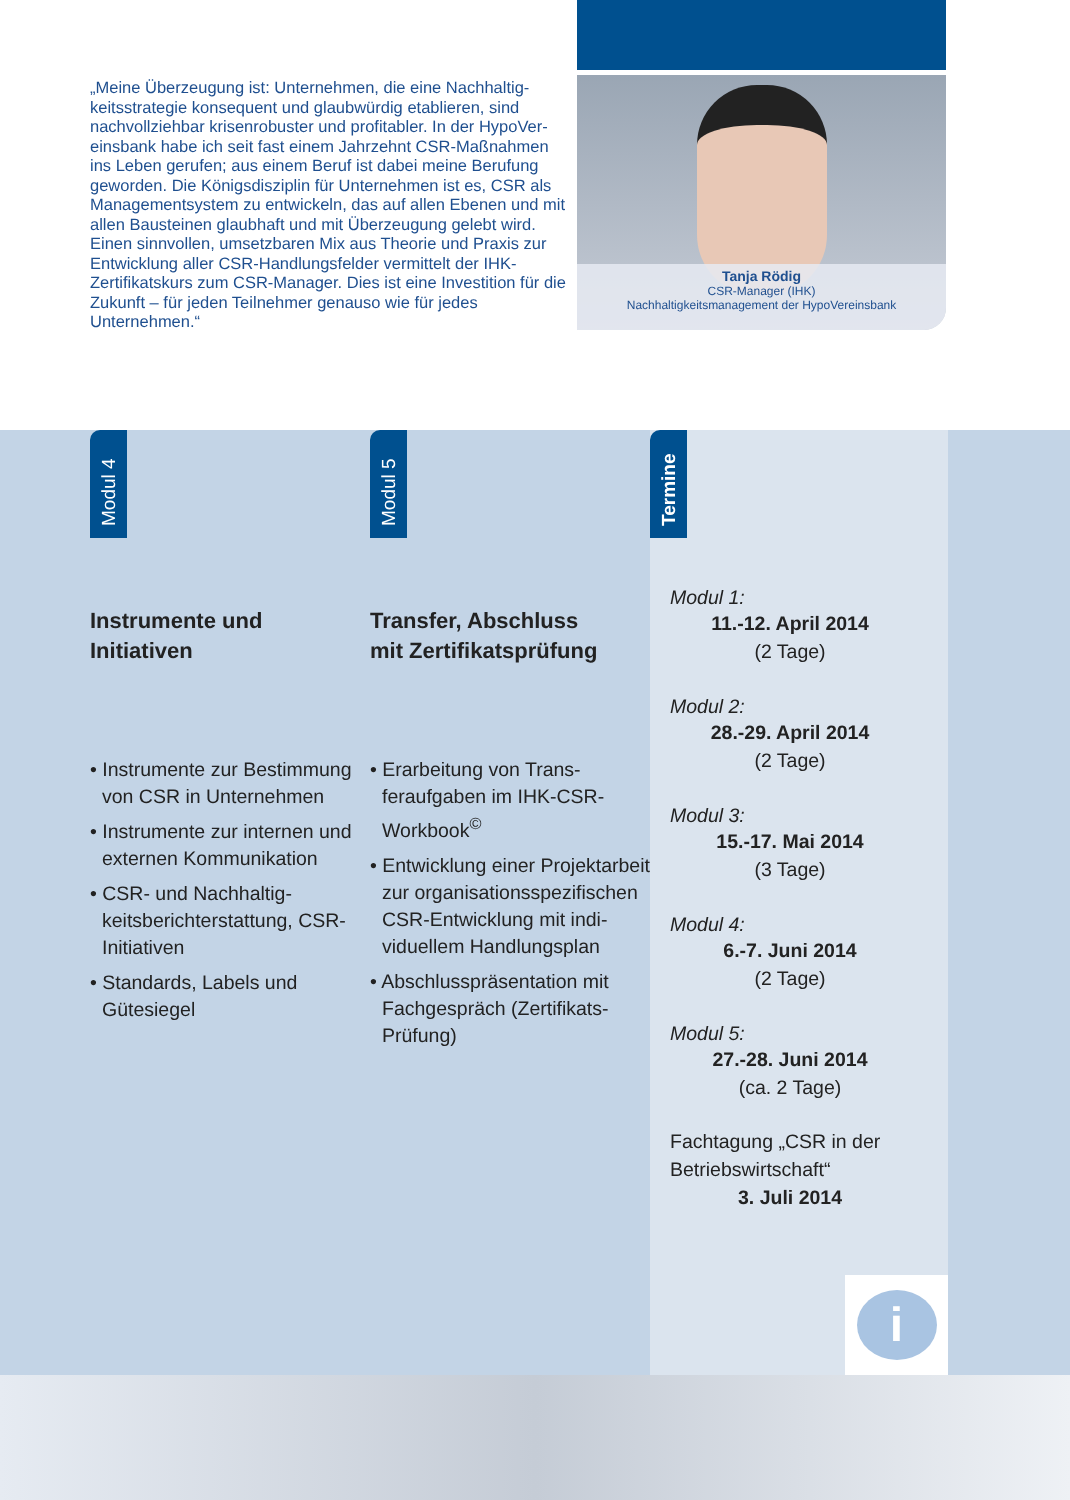„Meine Überzeugung ist: Unternehmen, die eine Nachhaltig­keitsstrategie konsequent und glaubwürdig etablieren, sind nachvollziehbar krisenrobuster und profitabler. In der HypoVer­einsbank habe ich seit fast einem Jahrzehnt CSR-Maßnahmen ins Leben gerufen; aus einem Beruf ist dabei meine Berufung geworden. Die Königsdisziplin für Unternehmen ist es, CSR als Managementsystem zu entwickeln, das auf allen Ebenen und mit allen Bausteinen glaubhaft und mit Überzeugung gelebt wird. Einen sinnvollen, umsetzbaren Mix aus Theorie und Pra­xis zur Entwicklung aller CSR-Handlungsfelder vermittelt der IHK-Zertifikatskurs zum CSR-Manager. Dies ist eine Investition für die Zukunft – für jeden Teilnehmer genauso wie für jedes Unternehmen.“
Tanja Rödig
CSR-Manager (IHK)
Nachhaltigkeitsmanagement der HypoVereinsbank
Modul 4
Instrumente und
Initiativen
• Instrumente zur Be­stimmung von CSR in Unternehmen
• Instrumente zur internen und externen Kommuni­kation
• CSR- und Nachhaltig­keitsberichterstattung, CSR-Initiativen
• Standards, Labels und Gütesiegel
Modul 5
Transfer, Abschluss
mit Zertifikatsprüfung
• Erarbeitung von Trans­feraufgaben im IHK-CSR-Workbook<sup>©</sup>
• Entwicklung einer Projektarbeit zur orga­nisationsspezifischen CSR-Entwicklung mit indi­viduellem Handlungsplan
• Abschlusspräsentation mit Fachgespräch (Zertifikats-Prüfung)
Termine
Modul 1:
11.-12. April 2014
(2 Tage)
Modul 2:
28.-29. April 2014
(2 Tage)
Modul 3:
15.-17. Mai 2014
(3 Tage)
Modul 4:
6.-7. Juni 2014
(2 Tage)
Modul 5:
27.-28. Juni 2014
(ca. 2 Tage)
Fachtagung „CSR in der Betriebswirtschaft“
3. Juli 2014
i